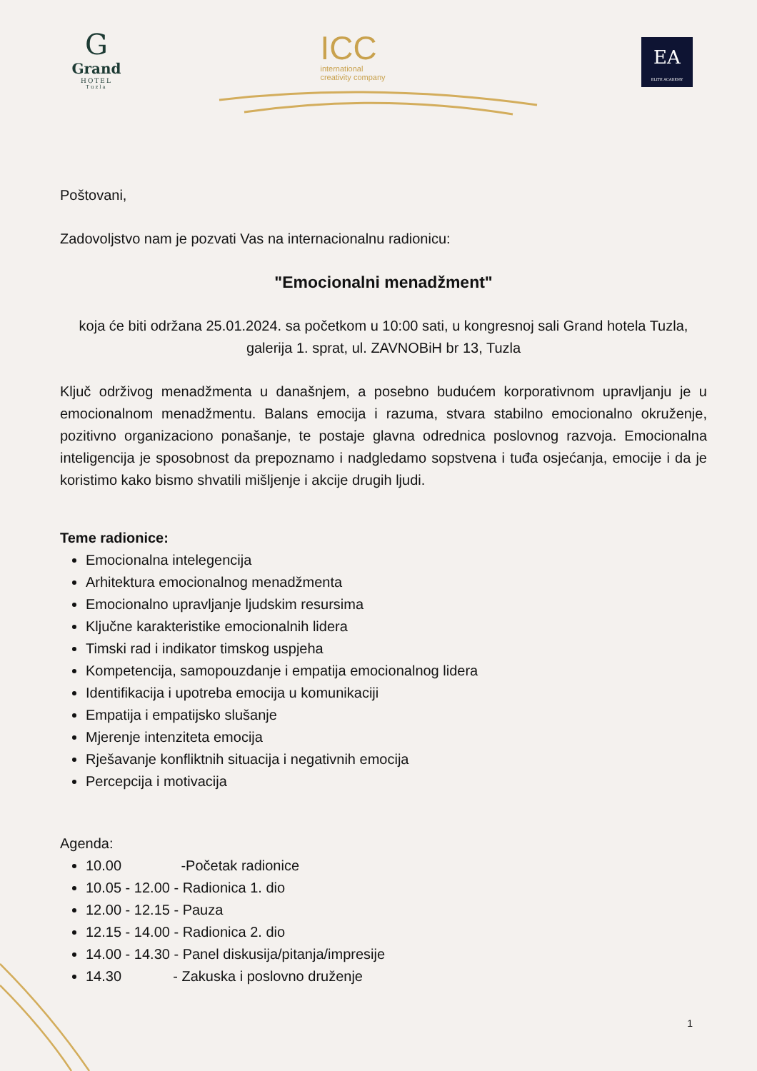G
Grand
HOTEL
Tuzla
ICC
international
creativity company
EA
ELITE ACADEMY
Poštovani,
Zadovoljstvo nam je pozvati Vas na internacionalnu radionicu:
"Emocionalni menadžment"
koja će biti održana 25.01.2024. sa početkom u 10:00 sati, u kongresnoj sali Grand hotela Tuzla, galerija 1. sprat, ul. ZAVNOBiH br 13, Tuzla
Ključ održivog menadžmenta u današnjem, a posebno budućem korporativnom upravljanju je u emocionalnom menadžmentu. Balans emocija i razuma, stvara stabilno emocionalno okruženje, pozitivno organizaciono ponašanje, te postaje glavna odrednica poslovnog razvoja. Emocionalna inteligencija je sposobnost da prepoznamo i nadgledamo sopstvena i tuđa osjećanja, emocije i da je koristimo kako bismo shvatili mišljenje i akcije drugih ljudi.
Teme radionice:
Emocionalna intelegencija
Arhitektura emocionalnog menadžmenta
Emocionalno upravljanje ljudskim resursima
Ključne karakteristike emocionalnih lidera
Timski rad i indikator timskog uspjeha
Kompetencija, samopouzdanje i empatija emocionalnog lidera
Identifikacija i upotreba emocija u komunikaciji
Empatija i empatijsko slušanje
Mjerenje intenziteta emocija
Rješavanje konfliktnih situacija i negativnih emocija
Percepcija i motivacija
Agenda:
10.00 -Početak radionice
10.05 - 12.00 - Radionica 1. dio
12.00 - 12.15 - Pauza
12.15 - 14.00 - Radionica 2. dio
14.00 - 14.30 - Panel diskusija/pitanja/impresije
14.30 - Zakuska i poslovno druženje
1